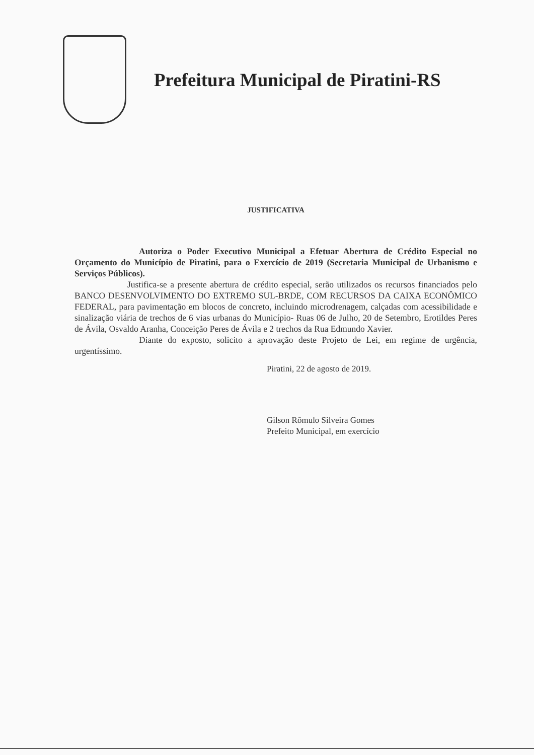Prefeitura Municipal de Piratini-RS
JUSTIFICATIVA
Autoriza o Poder Executivo Municipal a Efetuar Abertura de Crédito Especial no Orçamento do Município de Piratini, para o Exercício de 2019 (Secretaria Municipal de Urbanismo e Serviços Públicos).
Justifica-se a presente abertura de crédito especial, serão utilizados os recursos financiados pelo BANCO DESENVOLVIMENTO DO EXTREMO SUL-BRDE, COM RECURSOS DA CAIXA ECONÔMICO FEDERAL, para pavimentação em blocos de concreto, incluindo microdrenagem, calçadas com acessibilidade e sinalização viária de trechos de 6 vias urbanas do Município- Ruas 06 de Julho, 20 de Setembro, Erotildes Peres de Ávila, Osvaldo Aranha, Conceição Peres de Ávila e 2 trechos da Rua Edmundo Xavier.
Diante do exposto, solicito a aprovação deste Projeto de Lei, em regime de urgência, urgentíssimo.
Piratini, 22 de agosto de 2019.
Gilson Rômulo Silveira Gomes
Prefeito Municipal, em exercício